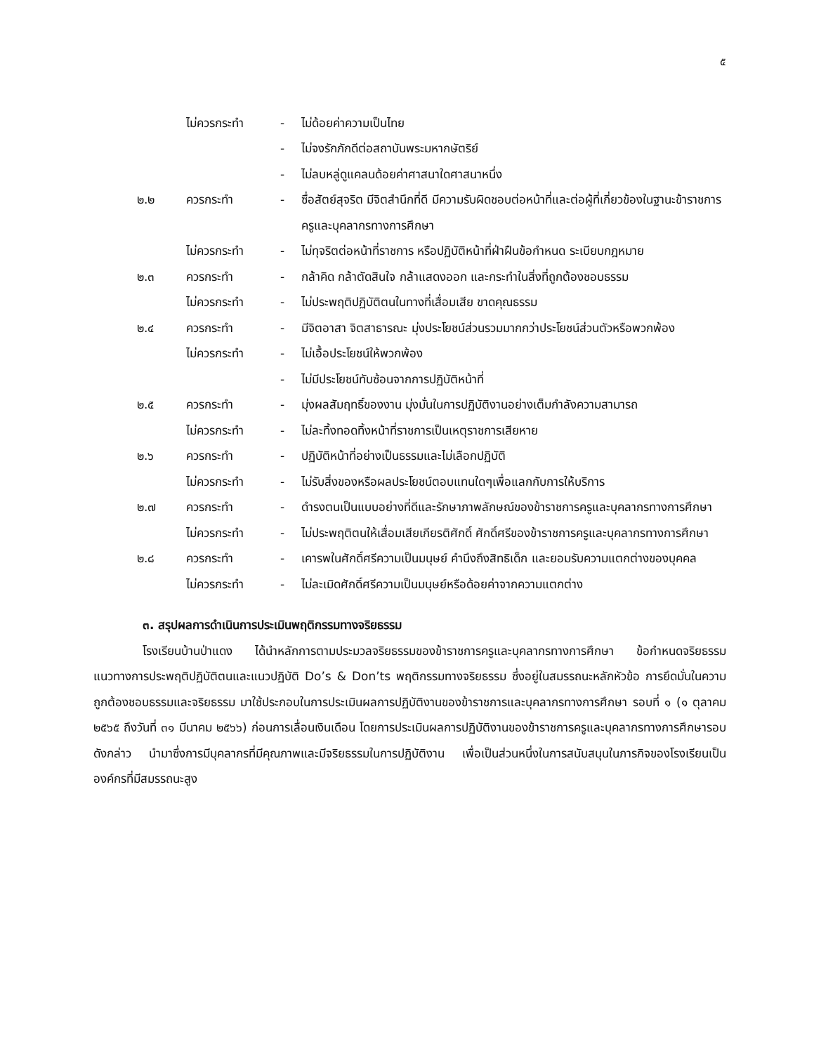๕
ไม่ควรกระทำ - ไม่ด้อยค่าความเป็นไทย
- ไม่จงรักภักดีต่อสถาบันพระมหากษัตริย์
- ไม่ลบหลู่ดูแคลนด้อยค่าศาสนาใดศาสนาหนึ่ง
๒.๒ ควรกระทำ - ซื่อสัตย์สุจริต มีจิตสำนึกที่ดี มีความรับผิดชอบต่อหน้าที่และต่อผู้ที่เกี่ยวข้องในฐานะข้าราชการครูและบุคลากรทางการศึกษา
ไม่ควรกระทำ - ไม่ทุจริตต่อหน้าที่ราชการ หรือปฏิบัติหน้าที่ฝ่าฝืนข้อกำหนด ระเบียบกฎหมาย
๒.๓ ควรกระทำ - กล้าคิด กล้าตัดสินใจ กล้าแสดงออก และกระทำในสิ่งที่ถูกต้องชอบธรรม
ไม่ควรกระทำ - ไม่ประพฤติปฏิบัติตนในทางที่เสื่อมเสีย ขาดคุณธรรม
๒.๔ ควรกระทำ - มีจิตอาสา จิตสาธารณะ มุ่งประโยชน์ส่วนรวมมากกว่าประโยชน์ส่วนตัวหรือพวกพ้อง
ไม่ควรกระทำ - ไม่เอื้อประโยชน์ให้พวกพ้อง
- ไม่มีประโยชน์ทับซ้อนจากการปฏิบัติหน้าที่
๒.๕ ควรกระทำ - มุ่งผลสัมฤทธิ์ของงาน มุ่งมั่นในการปฏิบัติงานอย่างเต็มกำลังความสามารถ
ไม่ควรกระทำ - ไม่ละทิ้งทอดทิ้งหน้าที่ราชการเป็นเหตุราชการเสียหาย
๒.๖ ควรกระทำ - ปฏิบัติหน้าที่อย่างเป็นธรรมและไม่เลือกปฏิบัติ
ไม่ควรกระทำ - ไม่รับสิ่งของหรือผลประโยชน์ตอบแทนใดๆเพื่อแลกกับการให้บริการ
๒.๗ ควรกระทำ - ดำรงตนเป็นแบบอย่างที่ดีและรักษาภาพลักษณ์ของข้าราชการครูและบุคลากรทางการศึกษา
ไม่ควรกระทำ - ไม่ประพฤติตนให้เสื่อมเสียเกียรติศักดิ์ ศักดิ์ศรีของข้าราชการครูและบุคลากรทางการศึกษา
๒.๘ ควรกระทำ - เคารพในศักดิ์ศรีความเป็นมนุษย์ คำนึงถึงสิทธิเด็ก และยอมรับความแตกต่างของบุคคล
ไม่ควรกระทำ - ไม่ละเมิดศักดิ์ศรีความเป็นมนุษย์หรือด้อยค่าจากความแตกต่าง
๓. สรุปผลการดำเนินการประเมินพฤติกรรมทางจริยธรรม
โรงเรียนบ้านป่าแดง ได้นำหลักการตามประมวลจริยธรรมของข้าราชการครูและบุคลากรทางการศึกษา ข้อกำหนดจริยธรรม แนวทางการประพฤติปฏิบัติตนและแนวปฏิบัติ Do’s & Don’ts พฤติกรรมทางจริยธรรม ซึ่งอยู่ในสมรรถนะหลักหัวข้อ การยึดมั่นในความถูกต้องชอบธรรมและจริยธรรม มาใช้ประกอบในการประเมินผลการปฏิบัติงานของข้าราชการและบุคลากรทางการศึกษา รอบที่ ๑ (๑ ตุลาคม ๒๕๖๕ ถึงวันที่ ๓๑ มีนาคม ๒๕๖๖) ก่อนการเลื่อนเงินเดือน โดยการประเมินผลการปฏิบัติงานของข้าราชการครูและบุคลากรทางการศึกษารอบดังกล่าว นำมาซึ่งการมีบุคลากรที่มีคุณภาพและมีจริยธรรมในการปฏิบัติงาน เพื่อเป็นส่วนหนึ่งในการสนับสนุนในภารกิจของโรงเรียนเป็นองค์กรที่มีสมรรถนะสูง